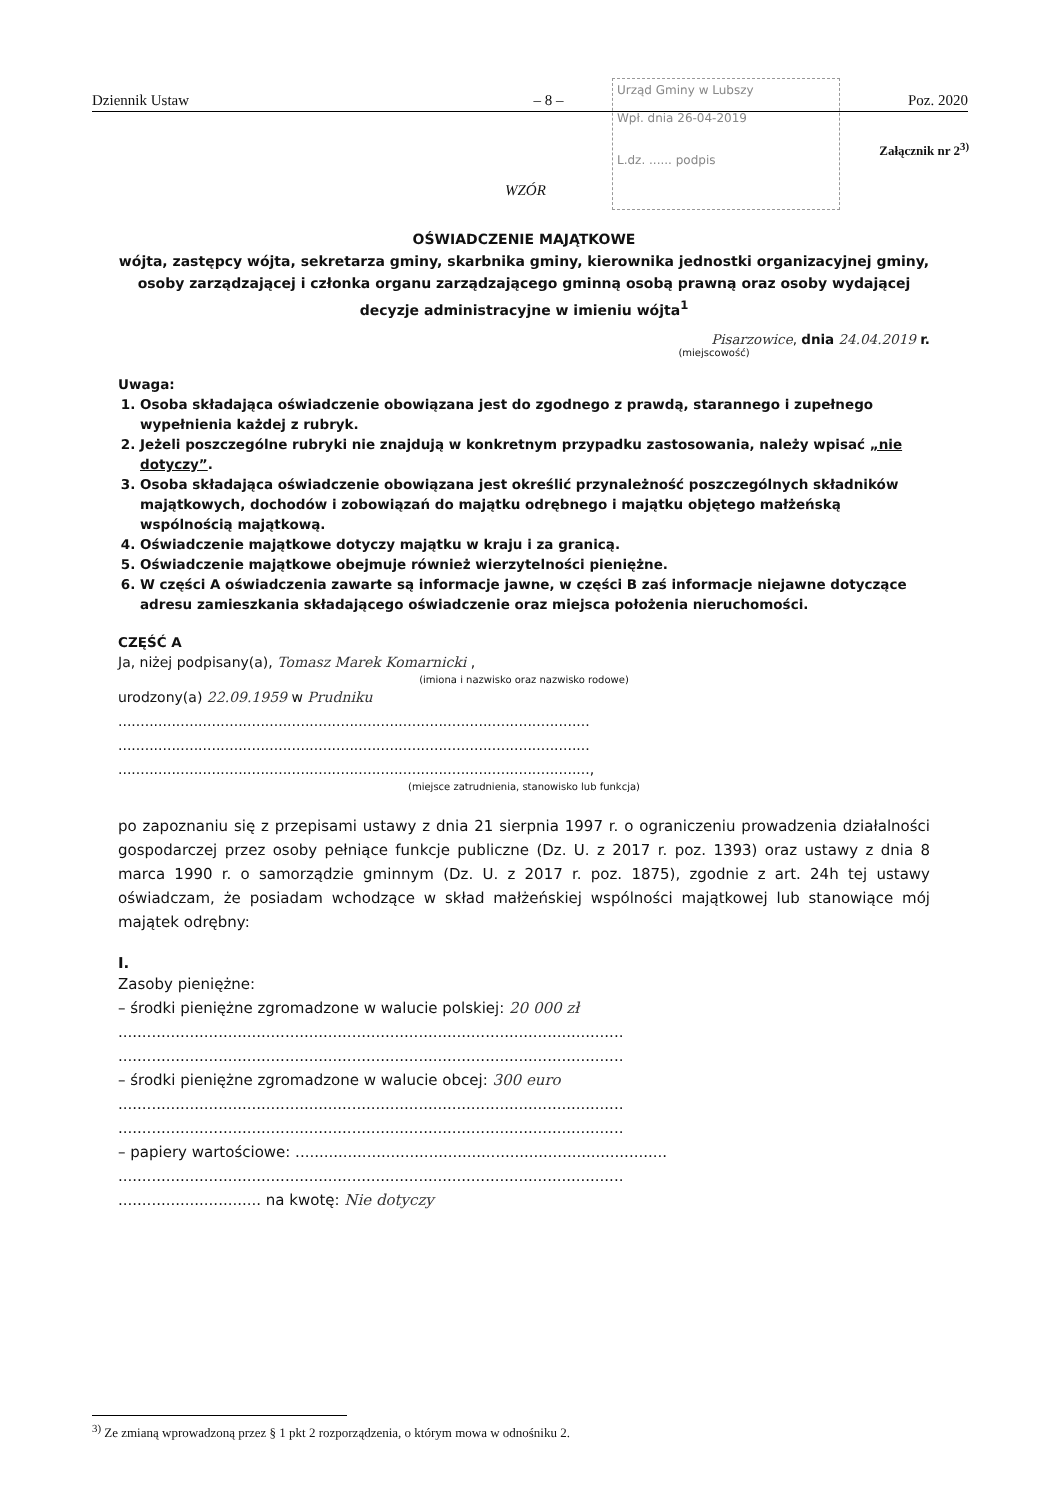Dziennik Ustaw – 8 – Poz. 2020
Urząd Gminy w Lubszy
Wpł. dnia 26-04-2019
L.dz. ...... podpis
Załącznik nr 2<sup>3)</sup>
WZÓR
OŚWIADCZENIE MAJĄTKOWE
wójta, zastępcy wójta, sekretarza gminy, skarbnika gminy, kierownika jednostki organizacyjnej gminy, osoby zarządzającej i członka organu zarządzającego gminną osobą prawną oraz osoby wydającej decyzje administracyjne w imieniu wójta<sup>1</sup>
Pisarzowice, dnia 24.04.2019 r.
(miejscowość)
Uwaga:
1. Osoba składająca oświadczenie obowiązana jest do zgodnego z prawdą, starannego i zupełnego wypełnienia każdej z rubryk.
2. Jeżeli poszczególne rubryki nie znajdują w konkretnym przypadku zastosowania, należy wpisać „nie dotyczy”.
3. Osoba składająca oświadczenie obowiązana jest określić przynależność poszczególnych składników majątkowych, dochodów i zobowiązań do majątku odrębnego i majątku objętego małżeńską wspólnością majątkową.
4. Oświadczenie majątkowe dotyczy majątku w kraju i za granicą.
5. Oświadczenie majątkowe obejmuje również wierzytelności pieniężne.
6. W części A oświadczenia zawarte są informacje jawne, w części B zaś informacje niejawne dotyczące adresu zamieszkania składającego oświadczenie oraz miejsca położenia nieruchomości.
CZĘŚĆ A
Ja, niżej podpisany(a), Tomasz Marek Komarnicki ,
(imiona i nazwisko oraz nazwisko rodowe)
urodzony(a) 22.09.1959 w Prudniku
..........................................................................................................
..........................................................................................................
..........................................................................................................,
(miejsce zatrudnienia, stanowisko lub funkcja)
po zapoznaniu się z przepisami ustawy z dnia 21 sierpnia 1997 r. o ograniczeniu prowadzenia działalności gospodarczej przez osoby pełniące funkcje publiczne (Dz. U. z 2017 r. poz. 1393) oraz ustawy z dnia 8 marca 1990 r. o samorządzie gminnym (Dz. U. z 2017 r. poz. 1875), zgodnie z art. 24h tej ustawy oświadczam, że posiadam wchodzące w skład małżeńskiej wspólności majątkowej lub stanowiące mój majątek odrębny:
I.
Zasoby pieniężne:
– środki pieniężne zgromadzone w walucie polskiej: 20 000 zł
..........................................................................................................
..........................................................................................................
– środki pieniężne zgromadzone w walucie obcej: 300 euro
..........................................................................................................
..........................................................................................................
– papiery wartościowe: ..............................................................................
..........................................................................................................
.............................. na kwotę: Nie dotyczy
<sup>3)</sup> Ze zmianą wprowadzoną przez § 1 pkt 2 rozporządzenia, o którym mowa w odnośniku 2.